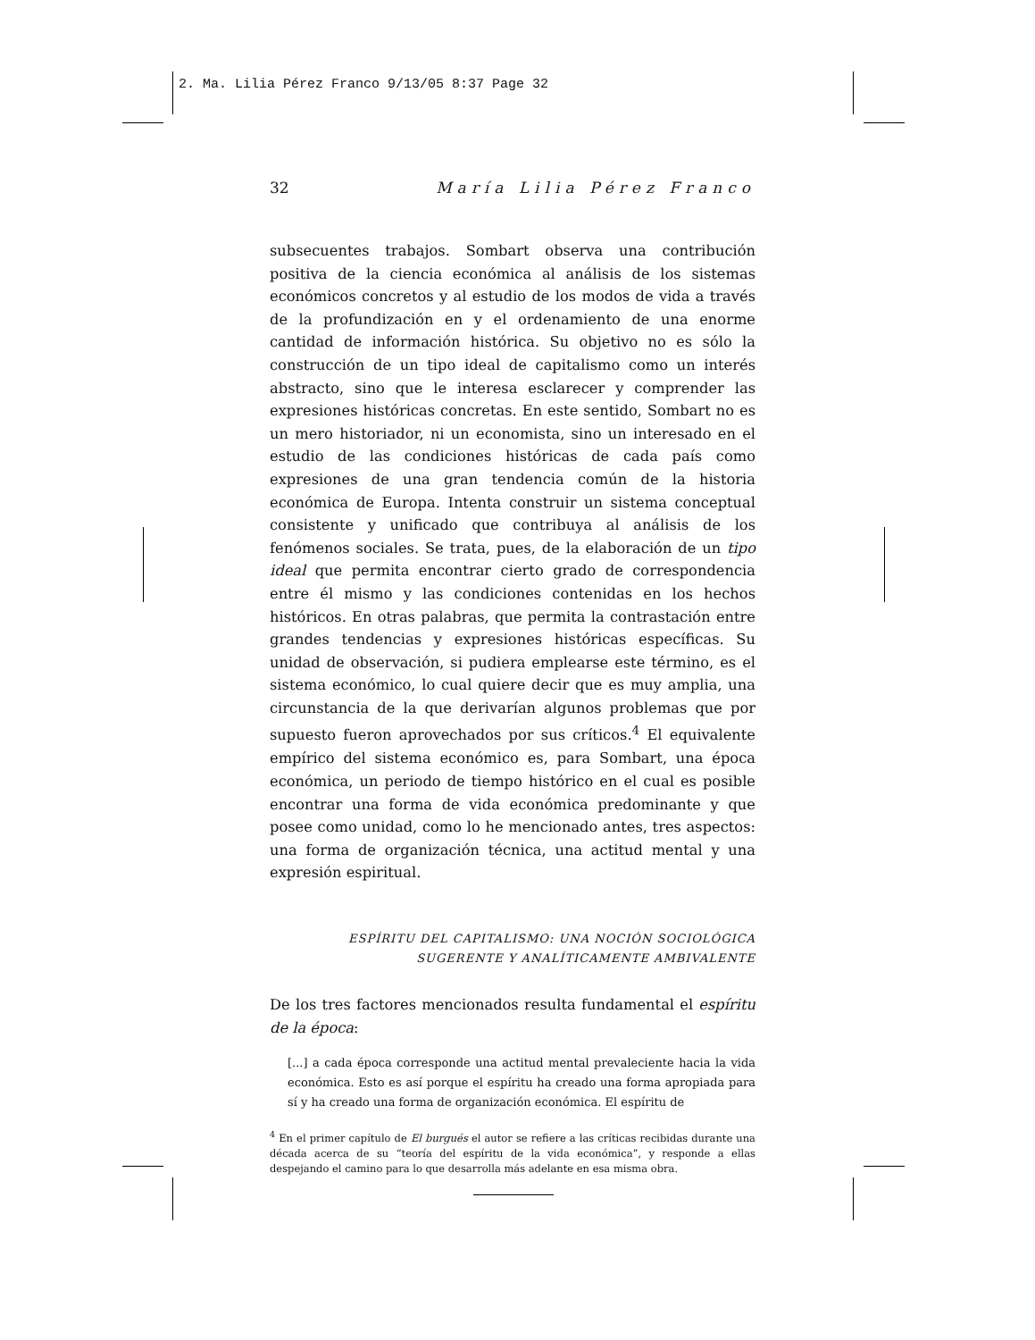2. Ma. Lilia Pérez Franco 9/13/05 8:37 Page 32
32 María Lilia Pérez Franco
subsecuentes trabajos. Sombart observa una contribución positiva de la ciencia económica al análisis de los sistemas económicos concretos y al estudio de los modos de vida a través de la profundización en y el ordenamiento de una enorme cantidad de información histórica. Su objetivo no es sólo la construcción de un tipo ideal de capitalismo como un interés abstracto, sino que le interesa esclarecer y comprender las expresiones históricas concretas. En este sentido, Sombart no es un mero historiador, ni un economista, sino un interesado en el estudio de las condiciones históricas de cada país como expresiones de una gran tendencia común de la historia económica de Europa. Intenta construir un sistema conceptual consistente y unificado que contribuya al análisis de los fenómenos sociales. Se trata, pues, de la elaboración de un tipo ideal que permita encontrar cierto grado de correspondencia entre él mismo y las condiciones contenidas en los hechos históricos. En otras palabras, que permita la contrastación entre grandes tendencias y expresiones históricas específicas. Su unidad de observación, si pudiera emplearse este término, es el sistema económico, lo cual quiere decir que es muy amplia, una circunstancia de la que derivarían algunos problemas que por supuesto fueron aprovechados por sus críticos.<sup>4</sup> El equivalente empírico del sistema económico es, para Sombart, una época económica, un periodo de tiempo histórico en el cual es posible encontrar una forma de vida económica predominante y que posee como unidad, como lo he mencionado antes, tres aspectos: una forma de organización técnica, una actitud mental y una expresión espiritual.
ESPÍRITU DEL CAPITALISMO: UNA NOCIÓN SOCIOLÓGICA
SUGERENTE Y ANALÍTICAMENTE AMBIVALENTE
De los tres factores mencionados resulta fundamental el espíritu de la época:
[...] a cada época corresponde una actitud mental prevaleciente hacia la vida económica. Esto es así porque el espíritu ha creado una forma apropiada para sí y ha creado una forma de organización económica. El espíritu de
<sup>4</sup> En el primer capítulo de El burgués el autor se refiere a las críticas recibidas durante una década acerca de su “teoría del espíritu de la vida económica”, y responde a ellas despejando el camino para lo que desarrolla más adelante en esa misma obra.